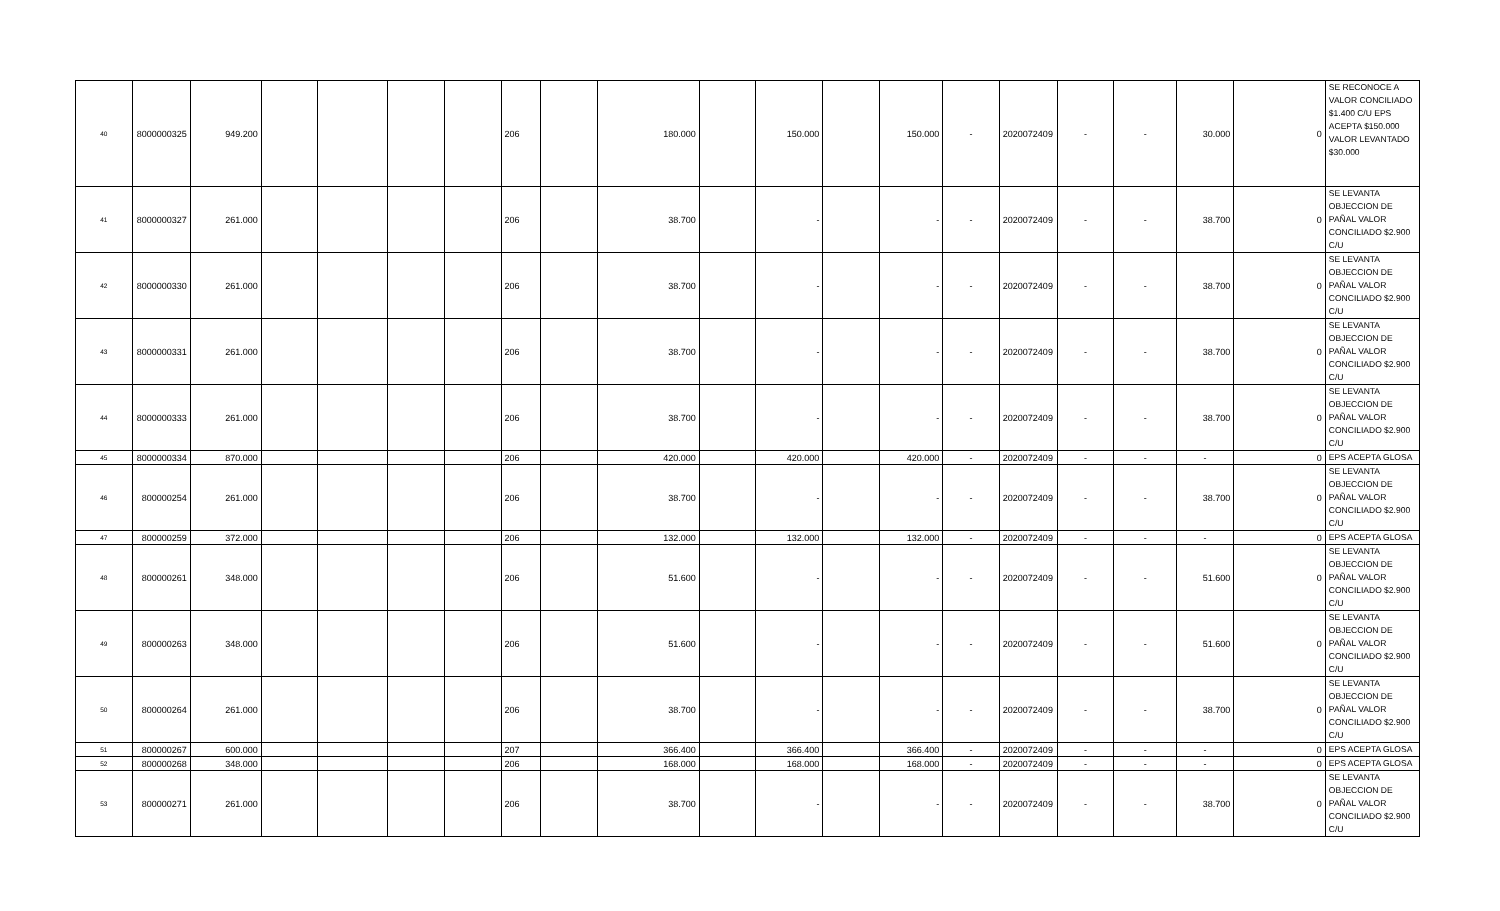| 40 | 8000000325 | 949.200 | | | | | 206 | | 180.000 | | 150.000 | | 150.000 | - | 2020072409 | - | - | 30.000 | 0 | SE RECONOCE A VALOR CONCILIADO $1.400 C/U EPS ACEPTA $150.000 VALOR LEVANTADO $30.000 |
| 41 | 8000000327 | 261.000 | | | | | 206 | | 38.700 | | - | | - | - | 2020072409 | - | - | 38.700 | 0 | SE LEVANTA OBJECCION DE PAÑAL VALOR CONCILIADO $2.900 C/U |
| 42 | 8000000330 | 261.000 | | | | | 206 | | 38.700 | | - | | - | - | 2020072409 | - | - | 38.700 | 0 | SE LEVANTA OBJECCION DE PAÑAL VALOR CONCILIADO $2.900 C/U |
| 43 | 8000000331 | 261.000 | | | | | 206 | | 38.700 | | - | | - | - | 2020072409 | - | - | 38.700 | 0 | SE LEVANTA OBJECCION DE PAÑAL VALOR CONCILIADO $2.900 C/U |
| 44 | 8000000333 | 261.000 | | | | | 206 | | 38.700 | | - | | - | - | 2020072409 | - | - | 38.700 | 0 | SE LEVANTA OBJECCION DE PAÑAL VALOR CONCILIADO $2.900 C/U |
| 45 | 8000000334 | 870.000 | | | | | 206 | | 420.000 | | 420.000 | | 420.000 | - | 2020072409 | - | - | - | 0 | EPS ACEPTA GLOSA |
| 46 | 800000254 | 261.000 | | | | | 206 | | 38.700 | | - | | - | - | 2020072409 | - | - | 38.700 | 0 | SE LEVANTA OBJECCION DE PAÑAL VALOR CONCILIADO $2.900 C/U |
| 47 | 800000259 | 372.000 | | | | | 206 | | 132.000 | | 132.000 | | 132.000 | - | 2020072409 | - | - | - | 0 | EPS ACEPTA GLOSA |
| 48 | 800000261 | 348.000 | | | | | 206 | | 51.600 | | - | | - | - | 2020072409 | - | - | 51.600 | 0 | SE LEVANTA OBJECCION DE PAÑAL VALOR CONCILIADO $2.900 C/U |
| 49 | 800000263 | 348.000 | | | | | 206 | | 51.600 | | - | | - | - | 2020072409 | - | - | 51.600 | 0 | SE LEVANTA OBJECCION DE PAÑAL VALOR CONCILIADO $2.900 C/U |
| 50 | 800000264 | 261.000 | | | | | 206 | | 38.700 | | - | | - | - | 2020072409 | - | - | 38.700 | 0 | SE LEVANTA OBJECCION DE PAÑAL VALOR CONCILIADO $2.900 C/U |
| 51 | 800000267 | 600.000 | | | | | 207 | | 366.400 | | 366.400 | | 366.400 | - | 2020072409 | - | - | - | 0 | EPS ACEPTA GLOSA |
| 52 | 800000268 | 348.000 | | | | | 206 | | 168.000 | | 168.000 | | 168.000 | - | 2020072409 | - | - | - | 0 | EPS ACEPTA GLOSA |
| 53 | 800000271 | 261.000 | | | | | 206 | | 38.700 | | - | | - | - | 2020072409 | - | - | 38.700 | 0 | SE LEVANTA OBJECCION DE PAÑAL VALOR CONCILIADO $2.900 C/U |